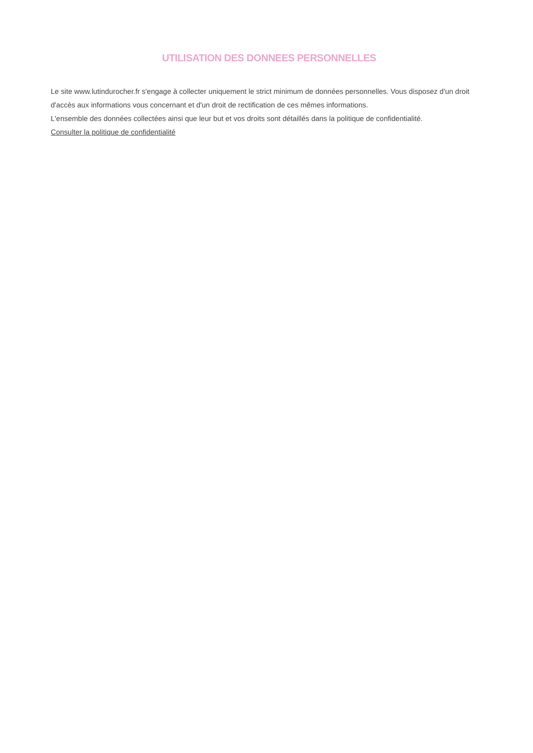UTILISATION DES DONNEES PERSONNELLES
Le site www.lutindurocher.fr s'engage à collecter uniquement le strict minimum de données personnelles. Vous disposez d'un droit d'accès aux informations vous concernant et d'un droit de rectification de ces mêmes informations.
L'ensemble des données collectées ainsi que leur but et vos droits sont détaillés dans la politique de confidentialité.
Consulter la politique de confidentialité